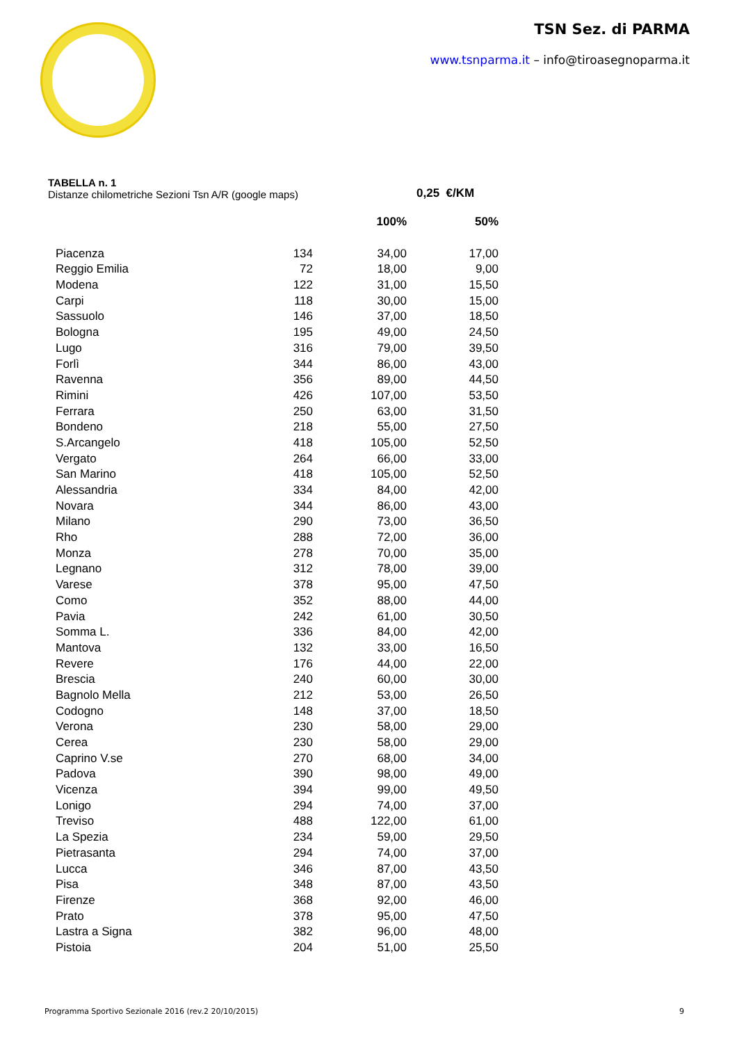TSN Sez. di PARMA
www.tsnparma.it – info@tiroasegnoparma.it
TABELLA n. 1
Distanze chilometriche Sezioni Tsn A/R (google maps)
0,25 €/KM
| | | 100% | 50% |
| --- | --- | --- | --- |
| Piacenza | 134 | 34,00 | 17,00 |
| Reggio Emilia | 72 | 18,00 | 9,00 |
| Modena | 122 | 31,00 | 15,50 |
| Carpi | 118 | 30,00 | 15,00 |
| Sassuolo | 146 | 37,00 | 18,50 |
| Bologna | 195 | 49,00 | 24,50 |
| Lugo | 316 | 79,00 | 39,50 |
| Forlì | 344 | 86,00 | 43,00 |
| Ravenna | 356 | 89,00 | 44,50 |
| Rimini | 426 | 107,00 | 53,50 |
| Ferrara | 250 | 63,00 | 31,50 |
| Bondeno | 218 | 55,00 | 27,50 |
| S.Arcangelo | 418 | 105,00 | 52,50 |
| Vergato | 264 | 66,00 | 33,00 |
| San Marino | 418 | 105,00 | 52,50 |
| Alessandria | 334 | 84,00 | 42,00 |
| Novara | 344 | 86,00 | 43,00 |
| Milano | 290 | 73,00 | 36,50 |
| Rho | 288 | 72,00 | 36,00 |
| Monza | 278 | 70,00 | 35,00 |
| Legnano | 312 | 78,00 | 39,00 |
| Varese | 378 | 95,00 | 47,50 |
| Como | 352 | 88,00 | 44,00 |
| Pavia | 242 | 61,00 | 30,50 |
| Somma L. | 336 | 84,00 | 42,00 |
| Mantova | 132 | 33,00 | 16,50 |
| Revere | 176 | 44,00 | 22,00 |
| Brescia | 240 | 60,00 | 30,00 |
| Bagnolo Mella | 212 | 53,00 | 26,50 |
| Codogno | 148 | 37,00 | 18,50 |
| Verona | 230 | 58,00 | 29,00 |
| Cerea | 230 | 58,00 | 29,00 |
| Caprino V.se | 270 | 68,00 | 34,00 |
| Padova | 390 | 98,00 | 49,00 |
| Vicenza | 394 | 99,00 | 49,50 |
| Lonigo | 294 | 74,00 | 37,00 |
| Treviso | 488 | 122,00 | 61,00 |
| La Spezia | 234 | 59,00 | 29,50 |
| Pietrasanta | 294 | 74,00 | 37,00 |
| Lucca | 346 | 87,00 | 43,50 |
| Pisa | 348 | 87,00 | 43,50 |
| Firenze | 368 | 92,00 | 46,00 |
| Prato | 378 | 95,00 | 47,50 |
| Lastra a Signa | 382 | 96,00 | 48,00 |
| Pistoia | 204 | 51,00 | 25,50 |
Programma Sportivo Sezionale 2016 (rev.2 20/10/2015) 9